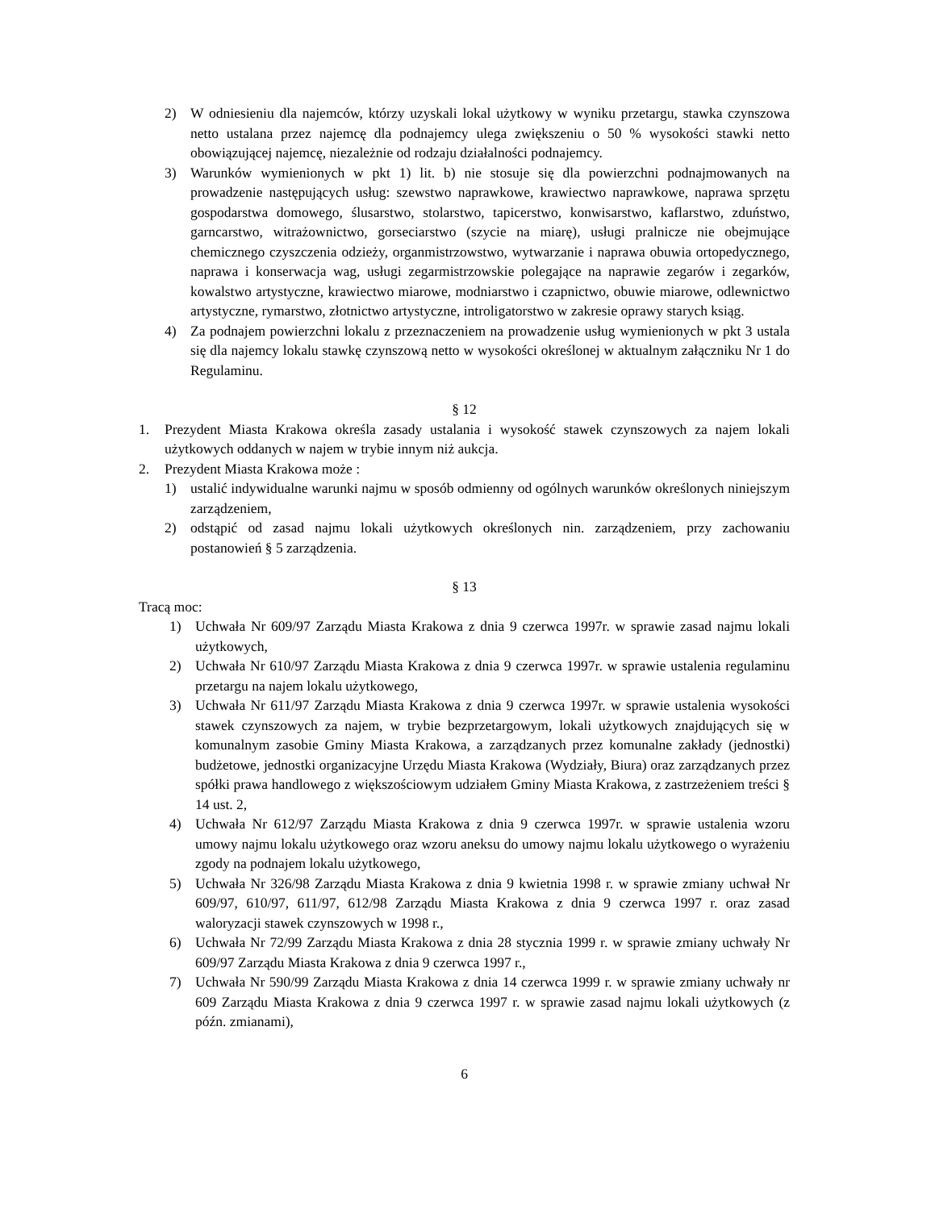2) W odniesieniu dla najemców, którzy uzyskali lokal użytkowy w wyniku przetargu, stawka czynszowa netto ustalana przez najemcę dla podnajemcy ulega zwiększeniu o 50 % wysokości stawki netto obowiązującej najemcę, niezależnie od rodzaju działalności podnajemcy.
3) Warunków wymienionych w pkt 1) lit. b) nie stosuje się dla powierzchni podnajmowanych na prowadzenie następujących usług: szewstwo naprawkowe, krawiectwo naprawkowe, naprawa sprzętu gospodarstwa domowego, ślusarstwo, stolarstwo, tapicerstwo, konwisarstwo, kaflarstwo, zduństwo, garncarstwo, witrażownictwo, gorseciarstwo (szycie na miarę), usługi pralnicze nie obejmujące chemicznego czyszczenia odzieży, organmistrzowstwo, wytwarzanie i naprawa obuwia ortopedycznego, naprawa i konserwacja wag, usługi zegarmistrzowskie polegające na naprawie zegarów i zegarków, kowalstwo artystyczne, krawiectwo miarowe, modniarstwo i czapnictwo, obuwie miarowe, odlewnictwo artystyczne, rymarstwo, złotnictwo artystyczne, introligatorstwo w zakresie oprawy starych ksiąg.
4) Za podnajem powierzchni lokalu z przeznaczeniem na prowadzenie usług wymienionych w pkt 3 ustala się dla najemcy lokalu stawkę czynszową netto w wysokości określonej w aktualnym załączniku Nr 1 do Regulaminu.
§ 12
1. Prezydent Miasta Krakowa określa zasady ustalania i wysokość stawek czynszowych za najem lokali użytkowych oddanych w najem w trybie innym niż aukcja.
2. Prezydent Miasta Krakowa może :
1) ustalić indywidualne warunki najmu w sposób odmienny od ogólnych warunków określonych niniejszym zarządzeniem,
2) odstąpić od zasad najmu lokali użytkowych określonych nin. zarządzeniem, przy zachowaniu postanowień § 5 zarządzenia.
§ 13
Tracą moc:
1) Uchwała Nr 609/97 Zarządu Miasta Krakowa z dnia 9 czerwca 1997r. w sprawie zasad najmu lokali użytkowych,
2) Uchwała Nr 610/97 Zarządu Miasta Krakowa z dnia 9 czerwca 1997r. w sprawie ustalenia regulaminu przetargu na najem lokalu użytkowego,
3) Uchwała Nr 611/97 Zarządu Miasta Krakowa z dnia 9 czerwca 1997r. w sprawie ustalenia wysokości stawek czynszowych za najem, w trybie bezprzetargowym, lokali użytkowych znajdujących się w komunalnym zasobie Gminy Miasta Krakowa, a zarządzanych przez komunalne zakłady (jednostki) budżetowe, jednostki organizacyjne Urzędu Miasta Krakowa (Wydziały, Biura) oraz zarządzanych przez spółki prawa handlowego z większościowym udziałem Gminy Miasta Krakowa, z zastrzeżeniem treści § 14 ust. 2,
4) Uchwała Nr 612/97 Zarządu Miasta Krakowa z dnia 9 czerwca 1997r. w sprawie ustalenia wzoru umowy najmu lokalu użytkowego oraz wzoru aneksu do umowy najmu lokalu użytkowego o wyrażeniu zgody na podnajem lokalu użytkowego,
5) Uchwała Nr 326/98 Zarządu Miasta Krakowa z dnia 9 kwietnia 1998 r. w sprawie zmiany uchwał Nr 609/97, 610/97, 611/97, 612/98 Zarządu Miasta Krakowa z dnia 9 czerwca 1997 r. oraz zasad waloryzacji stawek czynszowych w 1998 r.,
6) Uchwała Nr 72/99 Zarządu Miasta Krakowa z dnia 28 stycznia 1999 r. w sprawie zmiany uchwały Nr 609/97 Zarządu Miasta Krakowa z dnia 9 czerwca 1997 r.,
7) Uchwała Nr 590/99 Zarządu Miasta Krakowa z dnia 14 czerwca 1999 r. w sprawie zmiany uchwały nr 609 Zarządu Miasta Krakowa z dnia 9 czerwca 1997 r. w sprawie zasad najmu lokali użytkowych (z późn. zmianami),
6